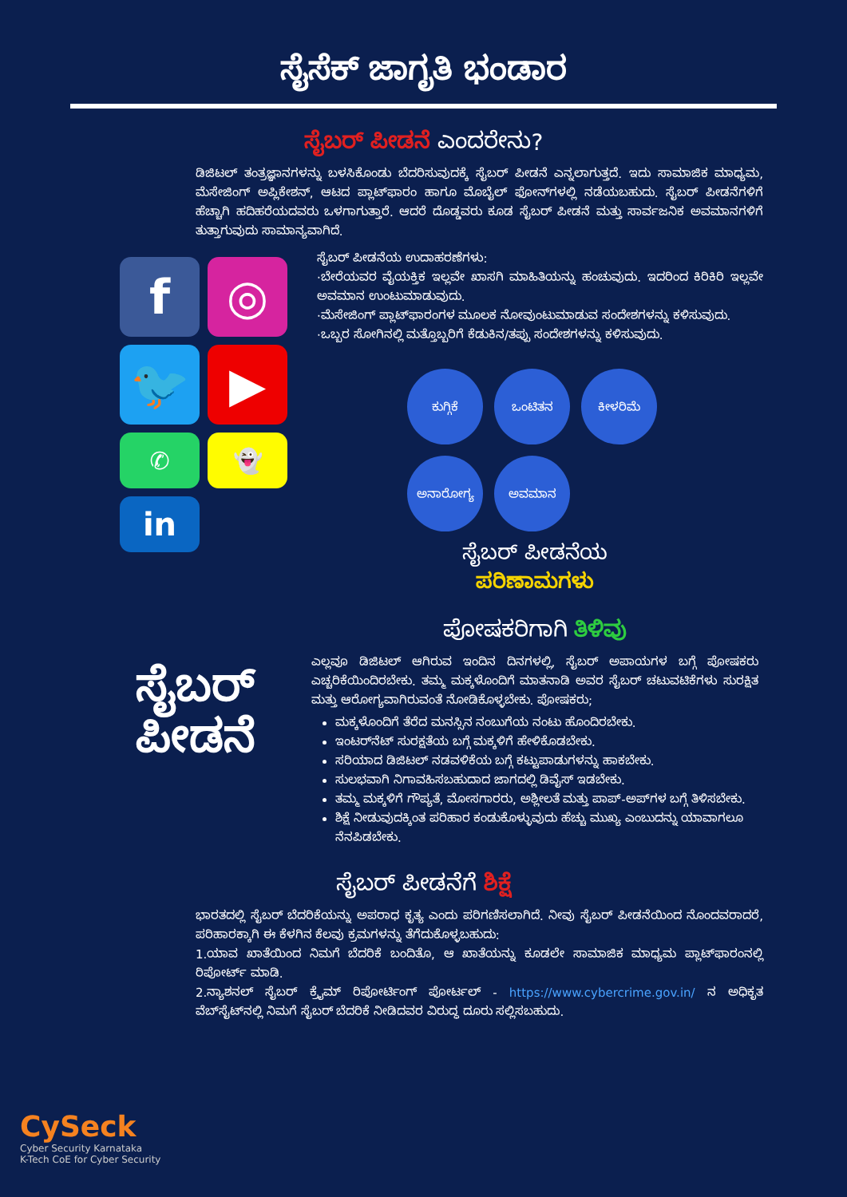ಸೈಸೆಕ್ ಜಾಗೃತಿ ಭಂಡಾರ
ಸೈಬರ್ ಪೀಡನೆ ಎಂದರೇನು?
ಡಿಜಿಟಲ್ ತಂತ್ರಜ್ಞಾನಗಳನ್ನು ಬಳಸಿಕೊಂಡು ಬೆದರಿಸುವುದಕ್ಕೆ ಸೈಬರ್ ಪೀಡನೆ ಎನ್ನಲಾಗುತ್ತದೆ. ಇದು ಸಾಮಾಜಿಕ ಮಾಧ್ಯಮ, ಮೆಸೇಜಿಂಗ್ ಅಪ್ಲಿಕೇಶನ್, ಆಟದ ಪ್ಲಾಟ್‌ಫಾರಂ ಹಾಗೂ ಮೊಬೈಲ್ ಫೋನ್‌ಗಳಲ್ಲಿ ನಡೆಯಬಹುದು. ಸೈಬರ್ ಪೀಡನೆಗಳಿಗೆ ಹೆಚ್ಚಾಗಿ ಹದಿಹರೆಯದವರು ಒಳಗಾಗುತ್ತಾರೆ. ಆದರೆ ದೊಡ್ಡವರು ಕೂಡ ಸೈಬರ್ ಪೀಡನೆ ಮತ್ತು ಸಾರ್ವಜನಿಕ ಅವಮಾನಗಳಿಗೆ ತುತ್ತಾಗುವುದು ಸಾಮಾನ್ಯವಾಗಿದೆ.
ಸೈಬರ್ ಪೀಡನೆಯ ಉದಾಹರಣೆಗಳು:
·ಬೇರೆಯವರ ವೈಯಕ್ತಿಕ ಇಲ್ಲವೇ ಖಾಸಗಿ ಮಾಹಿತಿಯನ್ನು ಹಂಚುವುದು. ಇದರಿಂದ ಕಿರಿಕಿರಿ ಇಲ್ಲವೇ ಅವಮಾನ ಉಂಟುಮಾಡುವುದು.
·ಮೆಸೇಜಿಂಗ್ ಪ್ಲಾಟ್‌ಫಾರಂಗಳ ಮೂಲಕ ನೋವುಂಟುಮಾಡುವ ಸಂದೇಶಗಳನ್ನು ಕಳಿಸುವುದು.
·ಒಬ್ಬರ ಸೋಗಿನಲ್ಲಿ ಮತ್ತೊಬ್ಬರಿಗೆ ಕೆಡುಕಿನ/ತಪ್ಪು ಸಂದೇಶಗಳನ್ನು ಕಳಿಸುವುದು.
f
◎
🐦
▶
✆
👻
in
ಸೈಬರ್
ಪೀಡನೆ
ಕುಗ್ಗಿಕೆ
ಒಂಟಿತನ
ಕೀಳರಿಮೆ
ಅನಾರೋಗ್ಯ
ಅವಮಾನ
ಸೈಬರ್ ಪೀಡನೆಯ
ಪರಿಣಾಮಗಳು
ಪೋಷಕರಿಗಾಗಿ ತಿಳಿವು
ಎಲ್ಲವೂ ಡಿಜಿಟಲ್ ಆಗಿರುವ ಇಂದಿನ ದಿನಗಳಲ್ಲಿ, ಸೈಬರ್ ಅಪಾಯಗಳ ಬಗ್ಗೆ ಪೋಷಕರು ಎಚ್ಚರಿಕೆಯಿಂದಿರಬೇಕು. ತಮ್ಮ ಮಕ್ಕಳೊಂದಿಗೆ ಮಾತನಾಡಿ ಅವರ ಸೈಬರ್ ಚಟುವಟಿಕೆಗಳು ಸುರಕ್ಷಿತ ಮತ್ತು ಆರೋಗ್ಯವಾಗಿರುವಂತೆ ನೋಡಿಕೊಳ್ಳಬೇಕು. ಪೋಷಕರು;
ಮಕ್ಕಳೊಂದಿಗೆ ತೆರೆದ ಮನಸ್ಸಿನ ನಂಬುಗೆಯ ನಂಟು ಹೊಂದಿರಬೇಕು.
ಇಂಟರ್‌ನೆಟ್ ಸುರಕ್ಷತೆಯ ಬಗ್ಗೆ ಮಕ್ಕಳಿಗೆ ಹೇಳಿಕೊಡಬೇಕು.
ಸರಿಯಾದ ಡಿಜಿಟಲ್ ನಡವಳಿಕೆಯ ಬಗ್ಗೆ ಕಟ್ಟುಪಾಡುಗಳನ್ನು ಹಾಕಬೇಕು.
ಸುಲಭವಾಗಿ ನಿಗಾವಹಿಸಬಹುದಾದ ಜಾಗದಲ್ಲಿ ಡಿವೈಸ್ ಇಡಬೇಕು.
ತಮ್ಮ ಮಕ್ಕಳಿಗೆ ಗೌಪ್ಯತೆ, ಮೋಸಗಾರರು, ಅಶ್ಲೀಲತೆ ಮತ್ತು ಪಾಪ್-ಅಪ್‌ಗಳ ಬಗ್ಗೆ ತಿಳಿಸಬೇಕು.
ಶಿಕ್ಷೆ ನೀಡುವುದಕ್ಕಿಂತ ಪರಿಹಾರ ಕಂಡುಕೊಳ್ಳುವುದು ಹೆಚ್ಚು ಮುಖ್ಯ ಎಂಬುದನ್ನು ಯಾವಾಗಲೂ ನೆನಪಿಡಬೇಕು.
ಸೈಬರ್ ಪೀಡನೆಗೆ ಶಿಕ್ಷೆ
ಭಾರತದಲ್ಲಿ ಸೈಬರ್ ಬೆದರಿಕೆಯನ್ನು ಅಪರಾಧ ಕೃತ್ಯ ಎಂದು ಪರಿಗಣಿಸಲಾಗಿದೆ. ನೀವು ಸೈಬರ್ ಪೀಡನೆಯಿಂದ ನೊಂದವರಾದರೆ, ಪರಿಹಾರಕ್ಕಾಗಿ ಈ ಕೆಳಗಿನ ಕೆಲವು ಕ್ರಮಗಳನ್ನು ತೆಗೆದುಕೊಳ್ಳಬಹುದು:
1.ಯಾವ ಖಾತೆಯಿಂದ ನಿಮಗೆ ಬೆದರಿಕೆ ಬಂದಿತೊ, ಆ ಖಾತೆಯನ್ನು ಕೂಡಲೇ ಸಾಮಾಜಿಕ ಮಾಧ್ಯಮ ಪ್ಲಾಟ್‌ಫಾರಂನಲ್ಲಿ ರಿಪೋರ್ಟ್ ಮಾಡಿ.
2.ನ್ಯಾಶನಲ್ ಸೈಬರ್ ಕ್ರೈಮ್ ರಿಪೋರ್ಟಿಂಗ್ ಪೋರ್ಟಲ್ - https://www.cybercrime.gov.in/ ನ ಅಧಿಕೃತ ವೆಬ್‌ಸೈಟ್‌ನಲ್ಲಿ ನಿಮಗೆ ಸೈಬರ್ ಬೆದರಿಕೆ ನೀಡಿದವರ ವಿರುದ್ಧ ದೂರು ಸಲ್ಲಿಸಬಹುದು.
CySeck
Cyber Security Karnataka
K-Tech CoE for Cyber Security